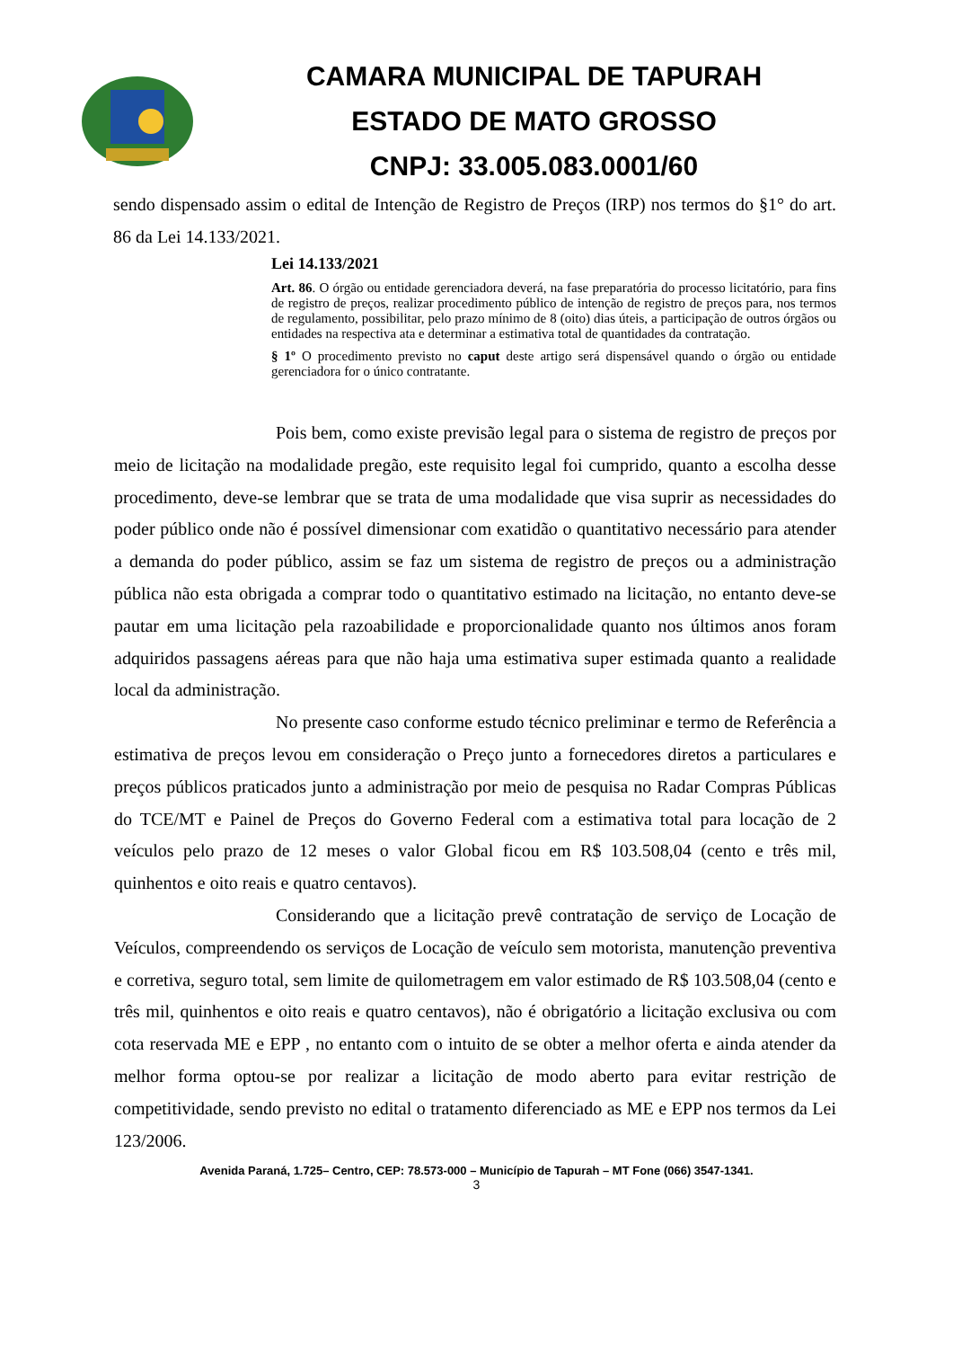CAMARA MUNICIPAL DE TAPURAH
ESTADO DE MATO GROSSO
CNPJ: 33.005.083.0001/60
sendo dispensado assim o edital de Intenção de Registro de Preços (IRP) nos termos do §1° do art. 86 da Lei 14.133/2021.
Lei 14.133/2021
Art. 86. O órgão ou entidade gerenciadora deverá, na fase preparatória do processo licitatório, para fins de registro de preços, realizar procedimento público de intenção de registro de preços para, nos termos de regulamento, possibilitar, pelo prazo mínimo de 8 (oito) dias úteis, a participação de outros órgãos ou entidades na respectiva ata e determinar a estimativa total de quantidades da contratação.
§ 1º O procedimento previsto no caput deste artigo será dispensável quando o órgão ou entidade gerenciadora for o único contratante.
Pois bem, como existe previsão legal para o sistema de registro de preços por meio de licitação na modalidade pregão, este requisito legal foi cumprido, quanto a escolha desse procedimento, deve-se lembrar que se trata de uma modalidade que visa suprir as necessidades do poder público onde não é possível dimensionar com exatidão o quantitativo necessário para atender a demanda do poder público, assim se faz um sistema de registro de preços ou a administração pública não esta obrigada a comprar todo o quantitativo estimado na licitação, no entanto deve-se pautar em uma licitação pela razoabilidade e proporcionalidade quanto nos últimos anos foram adquiridos passagens aéreas para que não haja uma estimativa super estimada quanto a realidade local da administração.
No presente caso conforme estudo técnico preliminar e termo de Referência a estimativa de preços levou em consideração o Preço junto a fornecedores diretos a particulares e preços públicos praticados junto a administração por meio de pesquisa no Radar Compras Públicas do TCE/MT e Painel de Preços do Governo Federal com a estimativa total para locação de 2 veículos pelo prazo de 12 meses o valor Global ficou em R$ 103.508,04 (cento e três mil, quinhentos e oito reais e quatro centavos).
Considerando que a licitação prevê contratação de serviço de Locação de Veículos, compreendendo os serviços de Locação de veículo sem motorista, manutenção preventiva e corretiva, seguro total, sem limite de quilometragem em valor estimado de R$ 103.508,04 (cento e três mil, quinhentos e oito reais e quatro centavos), não é obrigatório a licitação exclusiva ou com cota reservada ME e EPP , no entanto com o intuito de se obter a melhor oferta e ainda atender da melhor forma optou-se por realizar a licitação de modo aberto para evitar restrição de competitividade, sendo previsto no edital o tratamento diferenciado as ME e EPP nos termos da Lei 123/2006.
Avenida Paraná, 1.725– Centro, CEP: 78.573-000 – Município de Tapurah – MT Fone (066) 3547-1341.
3